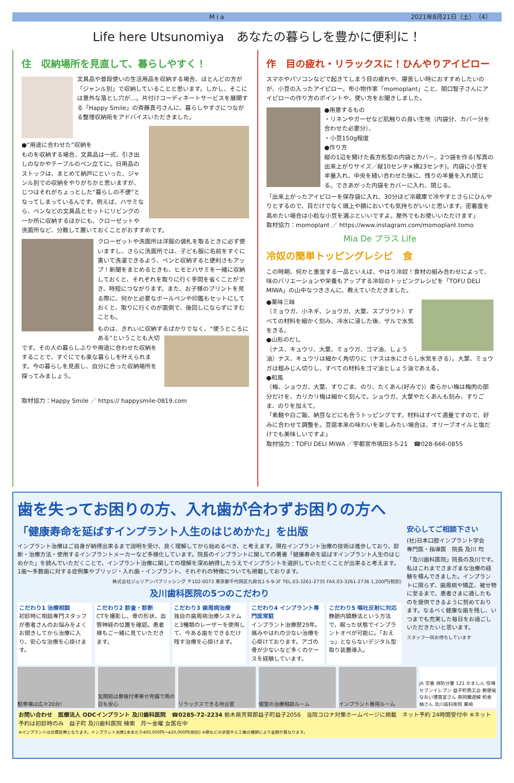M i a 2021年8月21日（土）　（4）
Life here Utsunomiya　あなたの暮らしを豊かに便利に！
住　収納場所を見直して、暮らしやすく！
文具品や普段使いの生活用品を収納する場合、ほとんどの方が「ジャンル別」で収納していることと思います。しかし、そこには意外な落とし穴が…。片付けコーディネートサービスを展開する「Happy Smile」の斉藤真弓さんに、暮らしやすさにつながる整理収納術をアドバイスいただきました。
●“用途に合わせた”収納を
ものを収納する場合、文具品は一式、引き出しのなかやテーブルのペン立てに。日用品のストックは、まとめて納戸にといった、ジャンル別での収納をやりがちかと思いますが、じつはそれがちょっとした“暮らしの不便”となってしまっているんです。例えば、ハサミなら、ペンなどの文具品とセットにリビングの一か所に収納するほかにも、クローゼットや洗面所など、分散して置いておくことがおすすめです。
クローゼットや洗面所は洋服の値札を取るときに必ず使いますし、さらに洗面所では、子ども服に名前をすぐに書いて洗濯できるよう、ペンと収納すると便利さもアップ！新聞をまとめるときも、ヒモとハサミを一緒に収納しておくと、それぞれを取りに行く手間を省くことができ、時短につながります。また、お子様のプリントを見る際に、何かと必要なボールペンや印鑑もセットにしておくと、取りに行くのが面倒で、後回しにならずにすむことも。
ものは、きれいに収納するばかりでなく、“使うところにある”ということも大切です。その人の暮らしぶりや用途に合わせた収納をすることで、すぐにでも楽な暮らしを叶えられます。今の暮らしを見直し、自分に合った収納場所を探ってみましょう。
取材協力：Happy Smile ／ https:// happysmile-0819.com
作　目の疲れ・リラックスに！ひんやりアイピロー
スマホやパソコンなどで起きてしまう目の疲れや、寝苦しい時におすすめしたいのが、小豆の入ったアイピロー。布小物作家「momoplant」こと、関口智子さんにアイピローの作り方のポイントや、使い方をお聞きしました。
●用意するもの
・リネンやガーゼなど肌触りの良い生地（内袋分、カバー分を合わせた必要分）、
・小豆150g程度
●作り方
縦の1辺を開けた長方形型の内袋とカバー、2つ袋を作る(写真の出来上がりサイズ／縦10センチ×横23センチ)。内袋に小豆を半量入れ、中央を縫い合わせた後に、残りの半量を入れ閉じる。できあがった内袋をカバーに入れ、閉じる。
「出来上がったアイピローを保存袋に入れ、30分ほど冷蔵庫で冷やすとさらにひんやりとするので、目だけでなく頭上や額においても気持ちがいいと思います。密着度を高めたい場合は小粒な小豆を選ぶといいですよ。屋外でもお使いいただけます」
取材協力：momoplant ／ https://www.instagram.com/momoplant.tomo
Mia De プラス Life
冷奴の簡単トッピングレシピ　食
この時期、何かと重宝する一品といえば、やはり冷奴！食材の組み合わせによって、味のバリエーションや栄養もアップする冷奴のトッピングレシピを「TOFU DELI MIWA」の山中なつきさんに、教えていただきました。
●薬味三昧
（ミョウガ、小ネギ、ショウガ、大葉、スプラウト）すべての材料を細かく刻み、冷水に浸した後、ザルで水気をきる。
●山形のだし
（ナス、キュウリ、大葉、ミョウガ、ゴマ油、しょう油）ナス、キュウリは細かく角切りに（ナスは水にさらし水気をきる）。大葉、ミョウガは粗みじん切りし、すべての材料をゴマ油としょう油であえる。
●和風
（梅、ショウガ、大葉、すりごま、のり、たくあん(好みで)）柔らかい梅は梅肉の部分だけを、カリカリ梅は細かく刻んで。ショウガ、大葉やたくあんも刻み、すりごま、のりを加えて。
「素麺や白ご飯、納豆などにも合うトッピングです。材料はすべて適量ですので、好みに合わせて調整を。豆腐本来の味わいを楽しみたい場合は、オリーブオイルと塩だけでも美味しいですよ」
取材協力：TOFU DELI MIWA ／宇都宮市塙田3-5-21　☎028-666-0855
歯を失ってお困りの方、入れ歯が合わずお困りの方へ
「健康寿命を延ばすインプラント人生のはじめかた」を出版
インプラント治療はご自身が納得出来るまで説明を受け、良く理解してから始めるべき、と考えます。現在インプラント治療の技術は進歩しており、診断・治療方法・使用するインプラントメーカーなど多様化しています。院長のインプラントに関しての著書「健康寿命を延ばすインプラント人生のはじめかた」を読んでいただくことで、インプラント治療に関しての理解を深め納得したうえでインプラントを選択していただくことが出来ると考えます。1歯〜多数歯に対する症例集やブリッジ・入れ歯・インプラント、それぞれの特徴についても掲載しております。
株式会社ジュリアンパブリッシング 〒102-0073 東京都千代田区九段北1-5-9-3F TEL.03-3261-2735 FAX.03-3261-2736 1,200円(税別)
及川歯科医院の5つのこだわり
こだわり1 治療相談
初診時に相談専門スタッフが患者さんのお悩みをよくお聞きしてから治療に入り、安心な治療を心掛けます。
こだわり2 診査・診断
CTを撮影し、骨の形状、血管神経の位置を確認。患者様もご一緒に見ていただきます。
こだわり3 歯周病治療
独自の歯周病治療システムと3種類のレーザーを使用して、今ある歯をできるだけ残す治療を心掛けます。
こだわり4 インプラント専門医常駐
インプラント治療歴29年。痛みやはれの少ない治療を心掛けております。アゴの骨が少ないなど多くのケースを経験しています。
こだわり5 嘔吐反射に対応
静脈内鎮静法という方法で、眠った状態でインプラントオペが可能に。「おえっ」とならないデジタル型取り装置導入。
安心してご相談下さい
(社)日本口腔インプラント学会
専門医・指導医　院長 及川 均
「及川歯科医院」院長の及川です。私はこれまでさまざまな治療の経験を積んできました。インプラントに限らず、歯周病や矯正、被せ物に至るまで、患者さまに適したものを提供できるように努めております。なるべく健康な歯を残し、いつまでも充実した毎日をお過ごしいただきたいと思います。
スタッフ一同お待ちしています
駐車場は広々20台! 玄関前は屋根付車寄せ完備で雨の日も安心
リラックスできる待合室 個室の治療相談ルーム インプラント専用ルーム JA 交番 消防分署 121 かましん 役場 セブンイレブン 益子町商工会 郵便局 なおい理容室さん 真岡鐵道線 和食 柚さん 及川歯科医院 粟崎
お問い合わせ　医療法人 ODCインプラント 及川歯科医院　☎0285-72-2234 栃木県芳賀郡益子町益子2056　当院コロナ対策ホームページに掲載　ネット予約 24時間受付中 ※ネット予約は初診時のみ　益子町 及川歯科医院 検索　月〜金曜 女医在中
※インプラントは自費診療となります。インプラント治療1本あたり400,000円〜420,000円(税別) ※顎などの状態や人工歯の種類により金額が異なります。